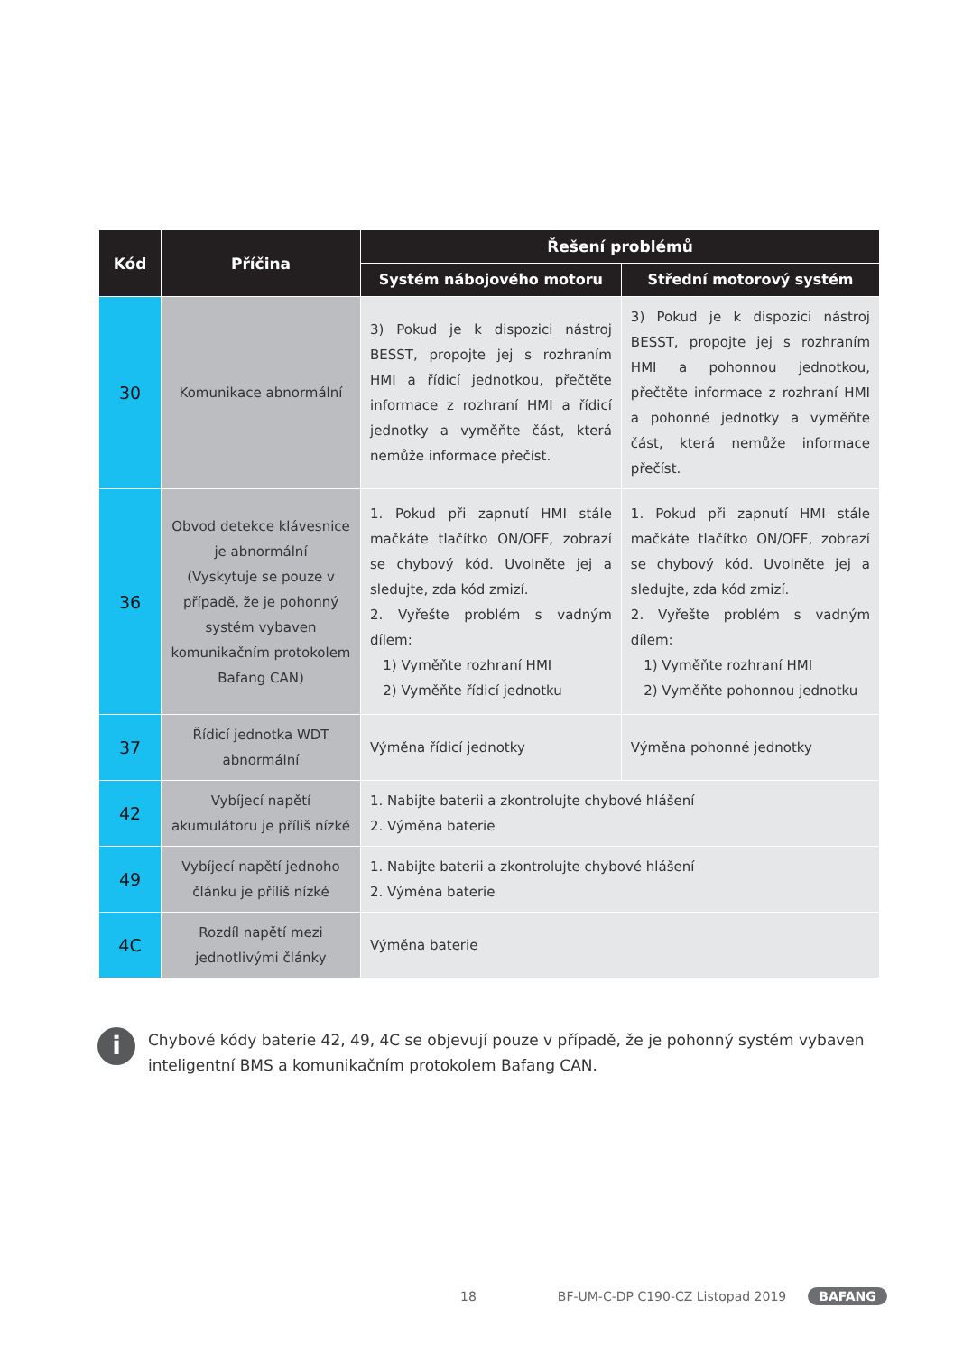| Kód | Příčina | Řešení problémů | |
| --- | --- | --- | --- |
| | | Systém nábojového motoru | Střední motorový systém |
| 30 | Komunikace abnormální | 3) Pokud je k dispozici nástroj BESST, propojte jej s rozhraním HMI a řídicí jednotkou, přečtěte informace z rozhraní HMI a řídicí jednotky a vyměňte část, která nemůže informace přečíst. | 3) Pokud je k dispozici nástroj BESST, propojte jej s rozhraním HMI a pohonnou jednotkou, přečtěte informace z rozhraní HMI a pohonné jednotky a vyměňte část, která nemůže informace přečíst. |
| 36 | Obvod detekce klávesnice je abnormální (Vyskytuje se pouze v případě, že je pohonný systém vybaven komunikačním protokolem Bafang CAN) | 1. Pokud při zapnutí HMI stále mačkáte tlačítko ON/OFF, zobrazí se chybový kód. Uvolněte jej a sledujte, zda kód zmizí. 2. Vyřešte problém s vadným dílem: 1) Vyměňte rozhraní HMI 2) Vyměňte řídicí jednotku | 1. Pokud při zapnutí HMI stále mačkáte tlačítko ON/OFF, zobrazí se chybový kód. Uvolněte jej a sledujte, zda kód zmizí. 2. Vyřešte problém s vadným dílem: 1) Vyměňte rozhraní HMI 2) Vyměňte pohonnou jednotku |
| 37 | Řídicí jednotka WDT abnormální | Výměna řídicí jednotky | Výměna pohonné jednotky |
| 42 | Vybíjecí napětí akumulátoru je příliš nízké | 1. Nabijte baterii a zkontrolujte chybové hlášení 2. Výměna baterie | |
| 49 | Vybíjecí napětí jednoho článku je příliš nízké | 1. Nabijte baterii a zkontrolujte chybové hlášení 2. Výměna baterie | |
| 4C | Rozdíl napětí mezi jednotlivými články | Výměna baterie | |
i
Chybové kódy baterie 42, 49, 4C se objevují pouze v případě, že je pohonný systém vybaven inteligentní BMS a komunikačním protokolem Bafang CAN.
18 BF-UM-C-DP C190-CZ Listopad 2019 BAFANG